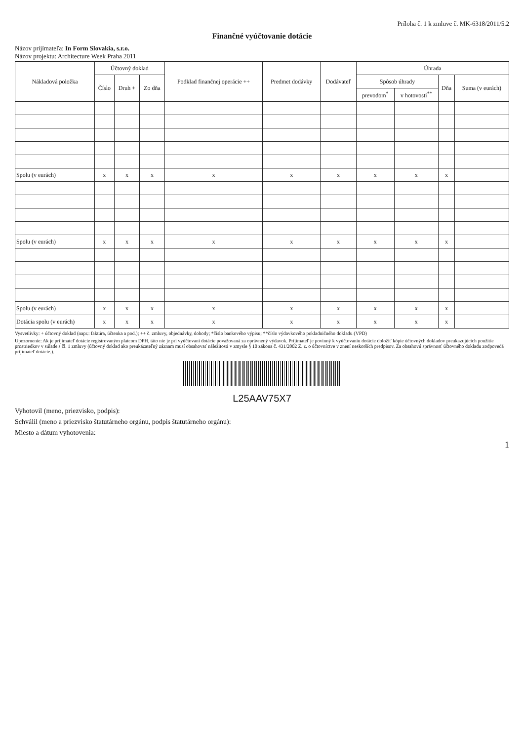Príloha č. 1 k zmluve č. MK-6318/2011/5.2
Finančné vyúčtovanie dotácie
Názov prijímateľa: In Form Slovakia, s.r.o.
Názov projektu: Architecture Week Praha 2011
| Nákladová položka | Účtovný doklad | | | Podklad finančnej operácie ++ | Predmet dodávky | Dodávateľ | Úhrada | | | |
| --- | --- | --- | --- | --- | --- | --- | --- | --- | --- | --- |
| | Číslo | Druh + | Zo dňa | | | | Spôsob úhrady | | Dňa | Suma (v eurách) |
| | | | | | | | prevodom<sup>*</sup> | v hotovosti<sup>**</sup> | | |
| Spolu (v eurách) | x | x | x | x | x | x | x | x | x | |
| Spolu (v eurách) | x | x | x | x | x | x | x | x | x | |
| Spolu (v eurách) | x | x | x | x | x | x | x | x | x | |
| Dotácia spolu (v eurách) | x | x | x | x | x | x | x | x | x | |
Vysvetlivky: + účtovný doklad (napr.: faktúra, účtenka a pod.); ++ č. zmluvy, objednávky, dohody; *číslo bankového výpisu; **číslo výdavkového pokladničného dokladu (VPD)
Upozornenie: Ak je prijímateľ dotácie registrovaným platcom DPH, táto nie je pri vyúčtovaní dotácie považovaná za oprávnený výdavok. Prijímateľ je povinný k vyúčtovaniu dotácie doložiť kópie účtovných dokladov preukazujúcich použitie prostriedkov v súlade s čl. 1 zmluvy (účtovný doklad ako preukázateľný záznam musí obsahovať náležitosti v zmysle § 10 zákona č. 431/2002 Z. z. o účtovníctve v znení neskorších predpisov. Za obsahovú správnosť účtovného dokladu zodpovedá prijímateľ dotácie.).
L25AAV75X7
Vyhotovil (meno, priezvisko, podpis):
Schválil (meno a priezvisko štatutárneho orgánu, podpis štatutárneho orgánu):
Miesto a dátum vyhotovenia:
1